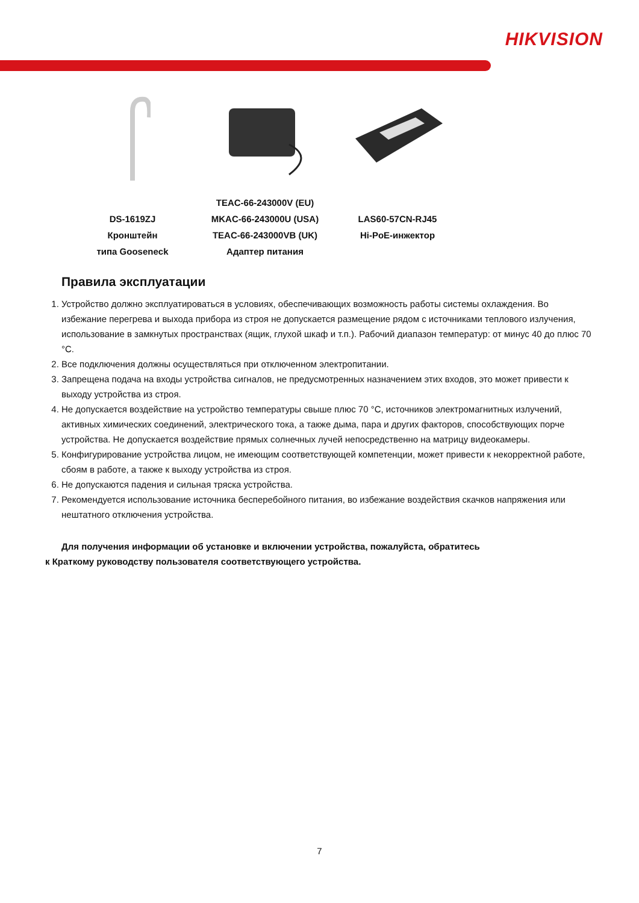HIKVISION
DS-1619ZJ
Кронштейн
типа Gooseneck
TEAC-66-243000V (EU)
MKAC-66-243000U (USA)
TEAC-66-243000VB (UK)
Адаптер питания
LAS60-57CN-RJ45
Hi-PoE-инжектор
Правила эксплуатации
1. Устройство должно эксплуатироваться в условиях, обеспечивающих возможность работы системы охлаждения. Во избежание перегрева и выхода прибора из строя не допускается размещение рядом с источниками теплового излучения, использование в замкнутых пространствах (ящик, глухой шкаф и т.п.). Рабочий диапазон температур: от минус 40 до плюс 70 °C.
2. Все подключения должны осуществляться при отключенном электропитании.
3. Запрещена подача на входы устройства сигналов, не предусмотренных назначением этих входов, это может привести к выходу устройства из строя.
4. Не допускается воздействие на устройство температуры свыше плюс 70 °C, источников электромагнитных излучений, активных химических соединений, электрического тока, а также дыма, пара и других факторов, способствующих порче устройства. Не допускается воздействие прямых солнечных лучей непосредственно на матрицу видеокамеры.
5. Конфигурирование устройства лицом, не имеющим соответствующей компетенции, может привести к некорректной работе, сбоям в работе, а также к выходу устройства из строя.
6. Не допускаются падения и сильная тряска устройства.
7. Рекомендуется использование источника бесперебойного питания, во избежание воздействия скачков напряжения или нештатного отключения устройства.
Для получения информации об установке и включении устройства, пожалуйста, обратитесь
к Краткому руководству пользователя соответствующего устройства.
7